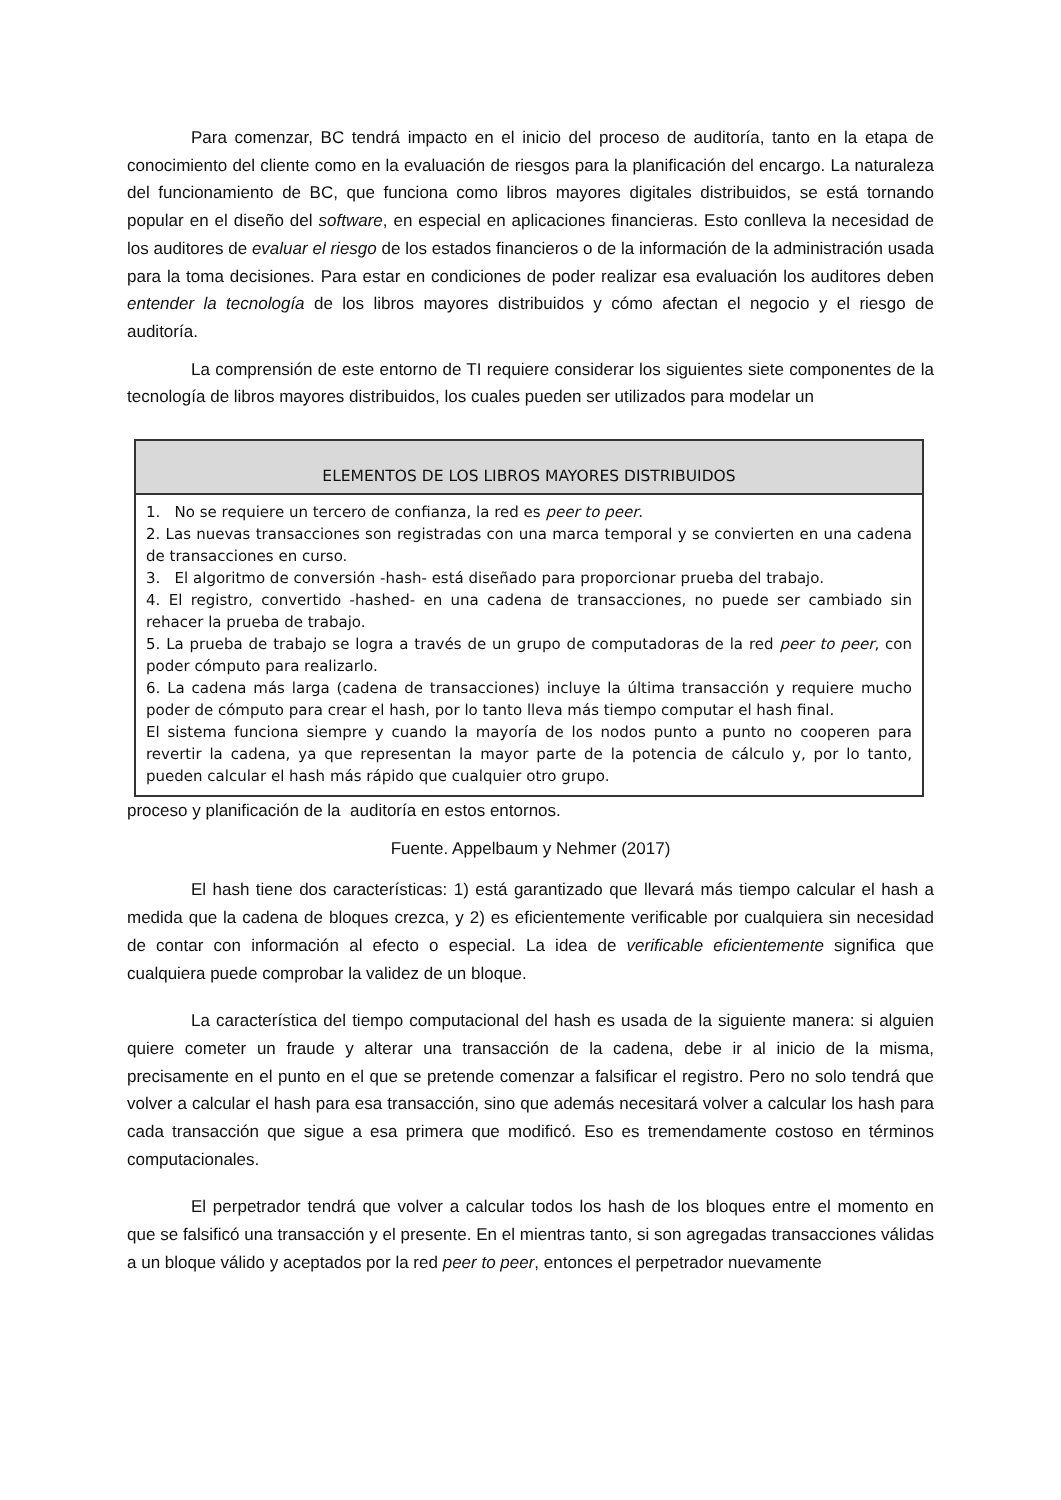Para comenzar, BC tendrá impacto en el inicio del proceso de auditoría, tanto en la etapa de conocimiento del cliente como en la evaluación de riesgos para la planificación del encargo. La naturaleza del funcionamiento de BC, que funciona como libros mayores digitales distribuidos, se está tornando popular en el diseño del software, en especial en aplicaciones financieras. Esto conlleva la necesidad de los auditores de evaluar el riesgo de los estados financieros o de la información de la administración usada para la toma decisiones. Para estar en condiciones de poder realizar esa evaluación los auditores deben entender la tecnología de los libros mayores distribuidos y cómo afectan el negocio y el riesgo de auditoría.
La comprensión de este entorno de TI requiere considerar los siguientes siete componentes de la tecnología de libros mayores distribuidos, los cuales pueden ser utilizados para modelar un
| ELEMENTOS DE LOS LIBROS MAYORES DISTRIBUIDOS |
| --- |
| 1. No se requiere un tercero de confianza, la red es peer to peer . 2. Las nuevas transacciones son registradas con una marca temporal y se convierten en una cadena de transacciones en curso. 3. El algoritmo de conversión -hash- está diseñado para proporcionar prueba del trabajo. 4. El registro, convertido -hashed- en una cadena de transacciones, no puede ser cambiado sin rehacer la prueba de trabajo. 5. La prueba de trabajo se logra a través de un grupo de computadoras de la red peer to peer , con poder cómputo para realizarlo. 6. La cadena más larga (cadena de transacciones) incluye la última transacción y requiere mucho poder de cómputo para crear el hash, por lo tanto lleva más tiempo computar el hash final. El sistema funciona siempre y cuando la mayoría de los nodos punto a punto no cooperen para revertir la cadena, ya que representan la mayor parte de la potencia de cálculo y, por lo tanto, pueden calcular el hash más rápido que cualquier otro grupo. |
proceso y planificación de la auditoría en estos entornos.
Fuente. Appelbaum y Nehmer (2017)
El hash tiene dos características: 1) está garantizado que llevará más tiempo calcular el hash a medida que la cadena de bloques crezca, y 2) es eficientemente verificable por cualquiera sin necesidad de contar con información al efecto o especial. La idea de verificable eficientemente significa que cualquiera puede comprobar la validez de un bloque.
La característica del tiempo computacional del hash es usada de la siguiente manera: si alguien quiere cometer un fraude y alterar una transacción de la cadena, debe ir al inicio de la misma, precisamente en el punto en el que se pretende comenzar a falsificar el registro. Pero no solo tendrá que volver a calcular el hash para esa transacción, sino que además necesitará volver a calcular los hash para cada transacción que sigue a esa primera que modificó. Eso es tremendamente costoso en términos computacionales.
El perpetrador tendrá que volver a calcular todos los hash de los bloques entre el momento en que se falsificó una transacción y el presente. En el mientras tanto, si son agregadas transacciones válidas a un bloque válido y aceptados por la red peer to peer, entonces el perpetrador nuevamente